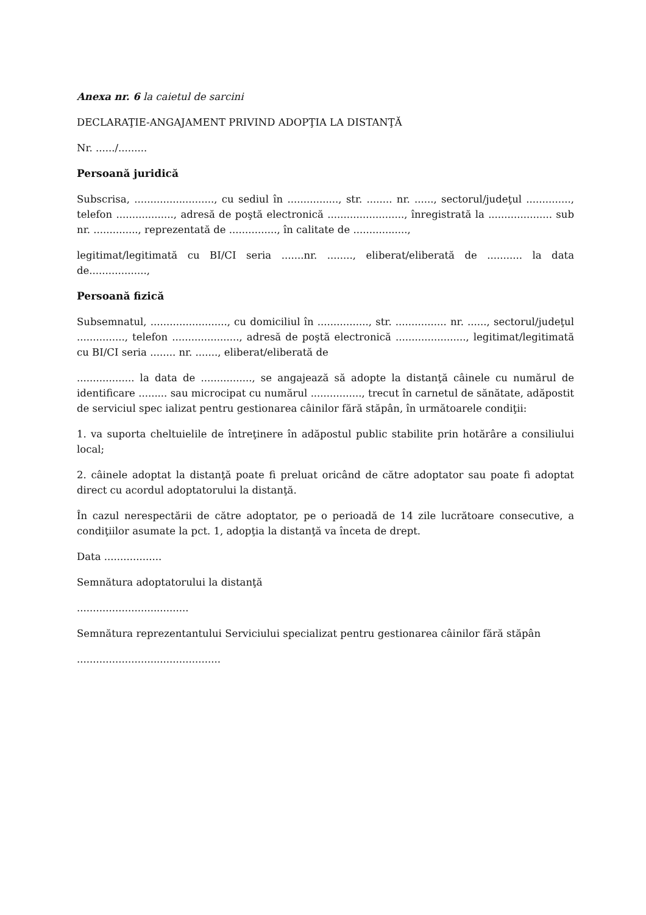Anexa nr. 6 la caietul de sarcini
DECLARAŢIE-ANGAJAMENT PRIVIND ADOPŢIA LA DISTANŢĂ
Nr. ....../.........
Persoană juridică
Subscrisa, ........................., cu sediul în ................, str. ........ nr. ......, sectorul/judeţul .............., telefon .................., adresă de poştă electronică ........................, înregistrată la .................... sub nr. .............., reprezentată de ..............., în calitate de .................,
legitimat/legitimată cu BI/CI seria .......nr. ........, eliberat/eliberată de ........... la data de..................,
Persoană fizică
Subsemnatul, ........................, cu domiciliul în ................, str. ................ nr. ......, sectorul/judeţul ..............., telefon ....................., adresă de poştă electronică ......................, legitimat/legitimată cu BI/CI seria ........ nr. ......., eliberat/eliberată de
.................. la data de ................, se angajează să adopte la distanţă câinele cu numărul de identificare ......... sau microcipat cu numărul ................, trecut în carnetul de sănătate, adăpostit de serviciul spec ializat pentru gestionarea câinilor fără stăpân, în următoarele condiţii:
1. va suporta cheltuielile de întreţinere în adăpostul public stabilite prin hotărâre a consiliului local;
2. câinele adoptat la distanţă poate fi preluat oricând de către adoptator sau poate fi adoptat direct cu acordul adoptatorului la distanţă.
În cazul nerespectării de către adoptator, pe o perioadă de 14 zile lucrătoare consecutive, a condiţiilor asumate la pct. 1, adopţia la distanţă va înceta de drept.
Data ..................
Semnătura adoptatorului la distanţă
...................................
Semnătura reprezentantului Serviciului specializat pentru gestionarea câinilor fără stăpân
.............................................